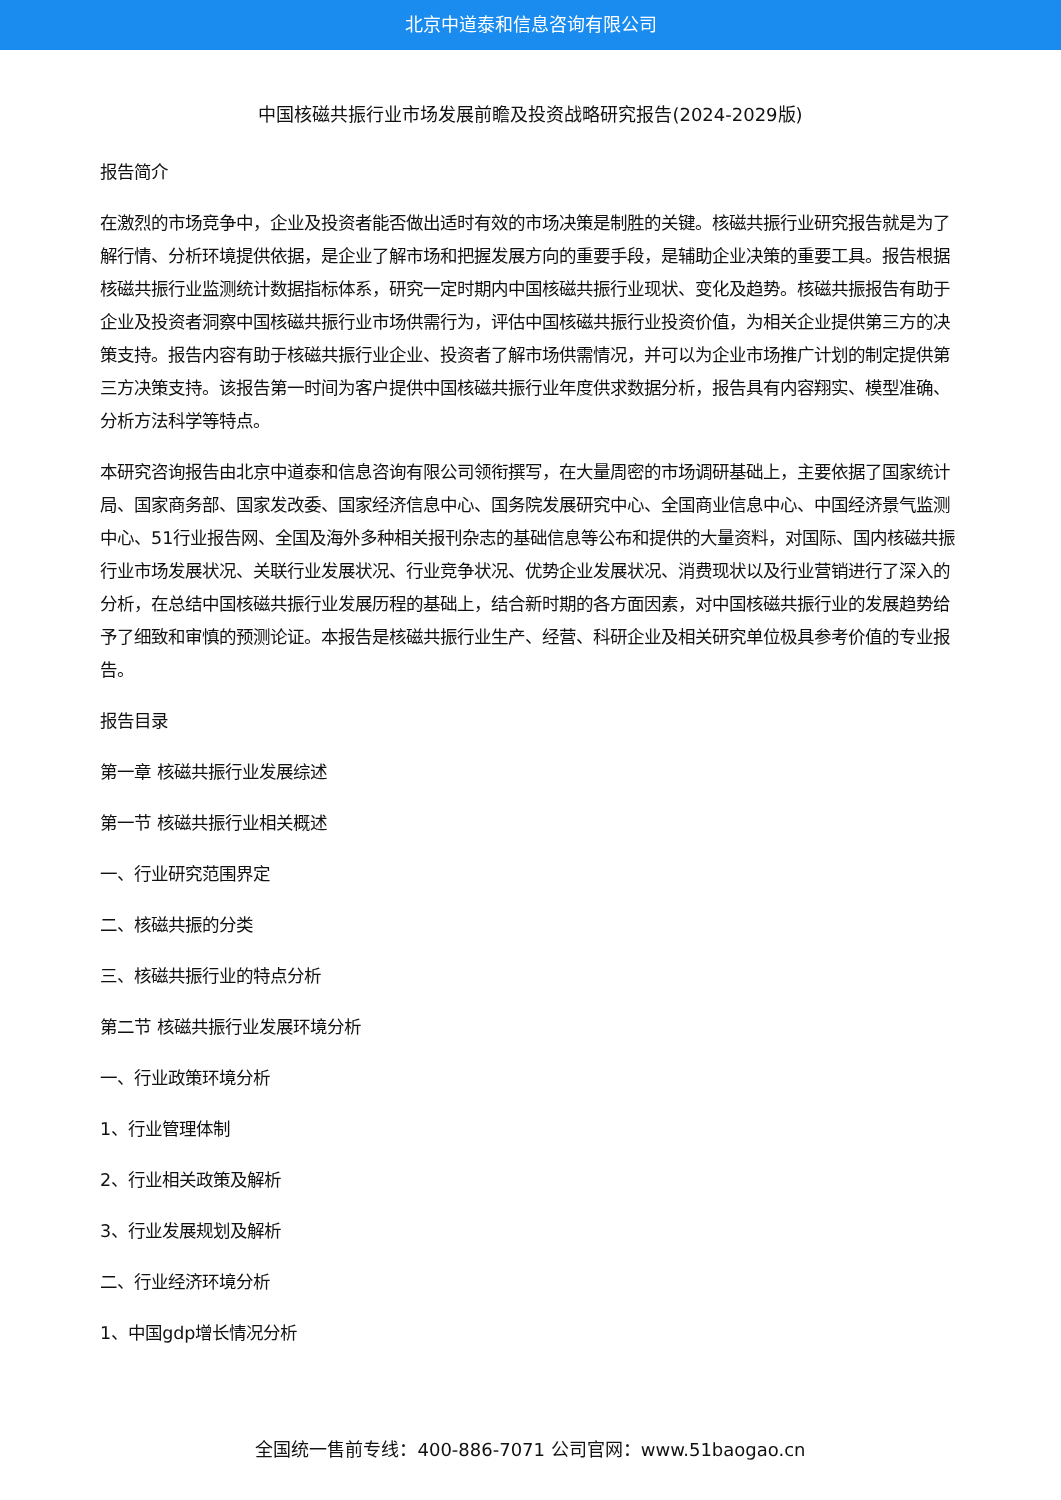北京中道泰和信息咨询有限公司
中国核磁共振行业市场发展前瞻及投资战略研究报告(2024-2029版)
报告简介
在激烈的市场竞争中，企业及投资者能否做出适时有效的市场决策是制胜的关键。核磁共振行业研究报告就是为了解行情、分析环境提供依据，是企业了解市场和把握发展方向的重要手段，是辅助企业决策的重要工具。报告根据核磁共振行业监测统计数据指标体系，研究一定时期内中国核磁共振行业现状、变化及趋势。核磁共振报告有助于企业及投资者洞察中国核磁共振行业市场供需行为，评估中国核磁共振行业投资价值，为相关企业提供第三方的决策支持。报告内容有助于核磁共振行业企业、投资者了解市场供需情况，并可以为企业市场推广计划的制定提供第三方决策支持。该报告第一时间为客户提供中国核磁共振行业年度供求数据分析，报告具有内容翔实、模型准确、分析方法科学等特点。
本研究咨询报告由北京中道泰和信息咨询有限公司领衔撰写，在大量周密的市场调研基础上，主要依据了国家统计局、国家商务部、国家发改委、国家经济信息中心、国务院发展研究中心、全国商业信息中心、中国经济景气监测中心、51行业报告网、全国及海外多种相关报刊杂志的基础信息等公布和提供的大量资料，对国际、国内核磁共振行业市场发展状况、关联行业发展状况、行业竞争状况、优势企业发展状况、消费现状以及行业营销进行了深入的分析，在总结中国核磁共振行业发展历程的基础上，结合新时期的各方面因素，对中国核磁共振行业的发展趋势给予了细致和审慎的预测论证。本报告是核磁共振行业生产、经营、科研企业及相关研究单位极具参考价值的专业报告。
报告目录
第一章 核磁共振行业发展综述
第一节 核磁共振行业相关概述
一、行业研究范围界定
二、核磁共振的分类
三、核磁共振行业的特点分析
第二节 核磁共振行业发展环境分析
一、行业政策环境分析
1、行业管理体制
2、行业相关政策及解析
3、行业发展规划及解析
二、行业经济环境分析
1、中国gdp增长情况分析
全国统一售前专线：400-886-7071 公司官网：www.51baogao.cn